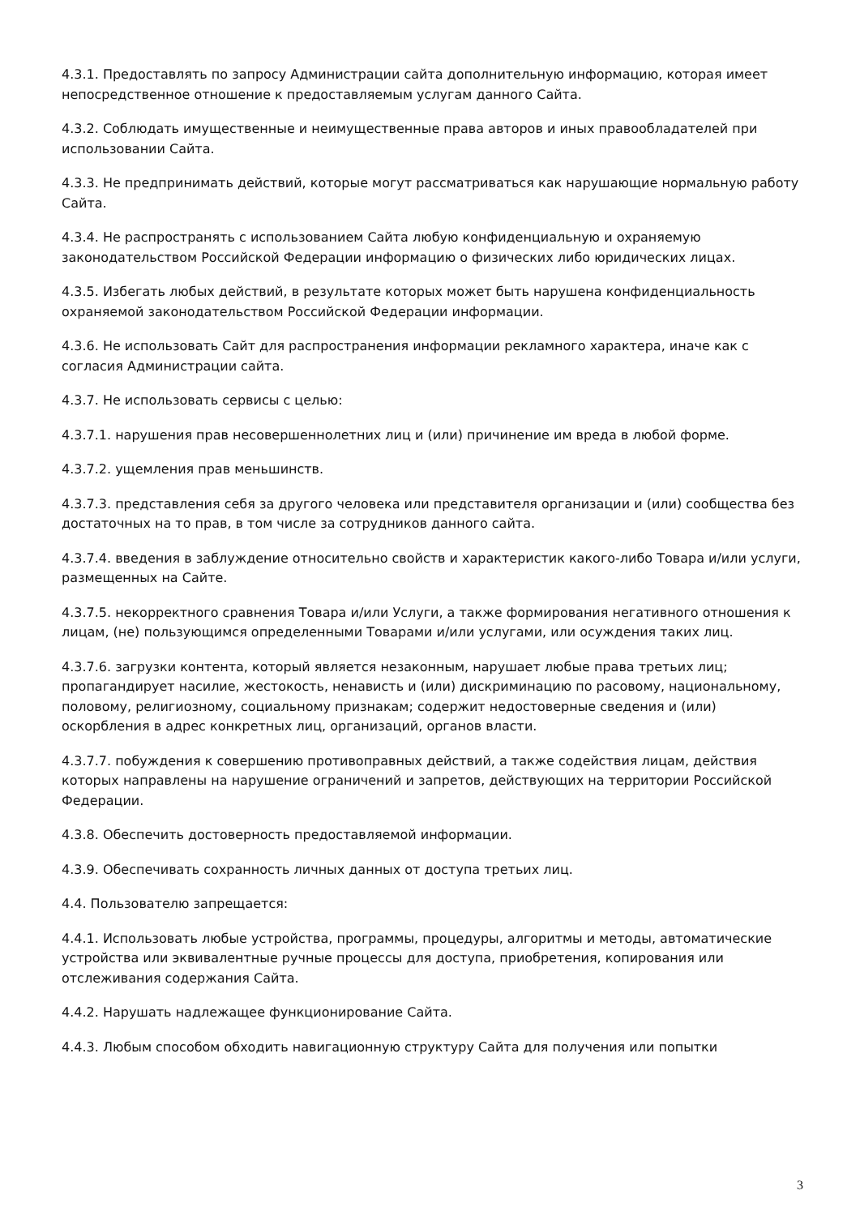4.3.1. Предоставлять по запросу Администрации сайта дополнительную информацию, которая имеет непосредственное отношение к предоставляемым услугам данного Сайта.
4.3.2. Соблюдать имущественные и неимущественные права авторов и иных правообладателей при использовании Сайта.
4.3.3. Не предпринимать действий, которые могут рассматриваться как нарушающие нормальную работу Сайта.
4.3.4. Не распространять с использованием Сайта любую конфиденциальную и охраняемую законодательством Российской Федерации информацию о физических либо юридических лицах.
4.3.5. Избегать любых действий, в результате которых может быть нарушена конфиденциальность охраняемой законодательством Российской Федерации информации.
4.3.6. Не использовать Сайт для распространения информации рекламного характера, иначе как с согласия Администрации сайта.
4.3.7. Не использовать сервисы с целью:
4.3.7.1. нарушения прав несовершеннолетних лиц и (или) причинение им вреда в любой форме.
4.3.7.2. ущемления прав меньшинств.
4.3.7.3. представления себя за другого человека или представителя организации и (или) сообщества без достаточных на то прав, в том числе за сотрудников данного сайта.
4.3.7.4. введения в заблуждение относительно свойств и характеристик какого-либо Товара и/или услуги, размещенных на Сайте.
4.3.7.5. некорректного сравнения Товара и/или Услуги, а также формирования негативного отношения к лицам, (не) пользующимся определенными Товарами и/или услугами, или осуждения таких лиц.
4.3.7.6. загрузки контента, который является незаконным, нарушает любые права третьих лиц; пропагандирует насилие, жестокость, ненависть и (или) дискриминацию по расовому, национальному, половому, религиозному, социальному признакам; содержит недостоверные сведения и (или) оскорбления в адрес конкретных лиц, организаций, органов власти.
4.3.7.7. побуждения к совершению противоправных действий, а также содействия лицам, действия которых направлены на нарушение ограничений и запретов, действующих на территории Российской Федерации.
4.3.8. Обеспечить достоверность предоставляемой информации.
4.3.9. Обеспечивать сохранность личных данных от доступа третьих лиц.
4.4. Пользователю запрещается:
4.4.1. Использовать любые устройства, программы, процедуры, алгоритмы и методы, автоматические устройства или эквивалентные ручные процессы для доступа, приобретения, копирования или отслеживания содержания Сайта.
4.4.2. Нарушать надлежащее функционирование Сайта.
4.4.3. Любым способом обходить навигационную структуру Сайта для получения или попытки
3